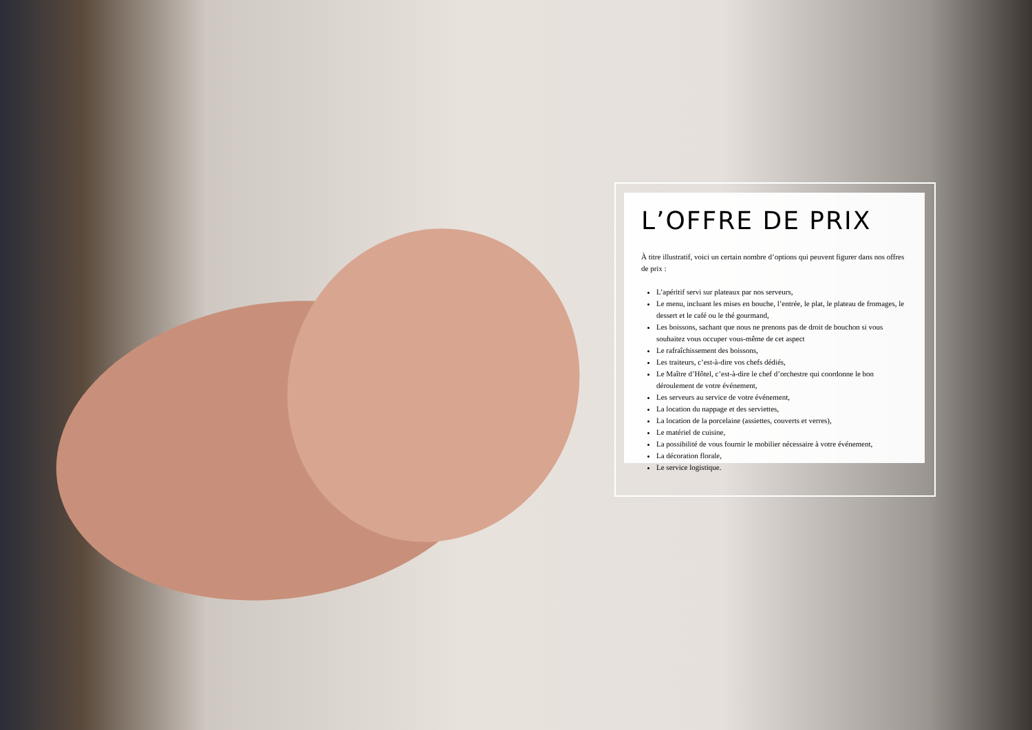L’OFFRE DE PRIX
À titre illustratif, voici un certain nombre d’options qui peuvent figurer dans nos offres de prix :
L’apéritif servi sur plateaux par nos serveurs,
Le menu, incluant les mises en bouche, l’entrée, le plat, le plateau de fromages, le dessert et le café ou le thé gourmand,
Les boissons, sachant que nous ne prenons pas de droit de bouchon si vous souhaitez vous occuper vous-même de cet aspect
Le rafraîchissement des boissons,
Les traiteurs, c’est-à-dire vos chefs dédiés,
Le Maître d’Hôtel, c’est-à-dire le chef d’orchestre qui coordonne le bon déroulement de votre événement,
Les serveurs au service de votre événement,
La location du nappage et des serviettes,
La location de la porcelaine (assiettes, couverts et verres),
Le matériel de cuisine,
La possibilité de vous fournir le mobilier nécessaire à votre événement,
La décoration florale,
Le service logistique.